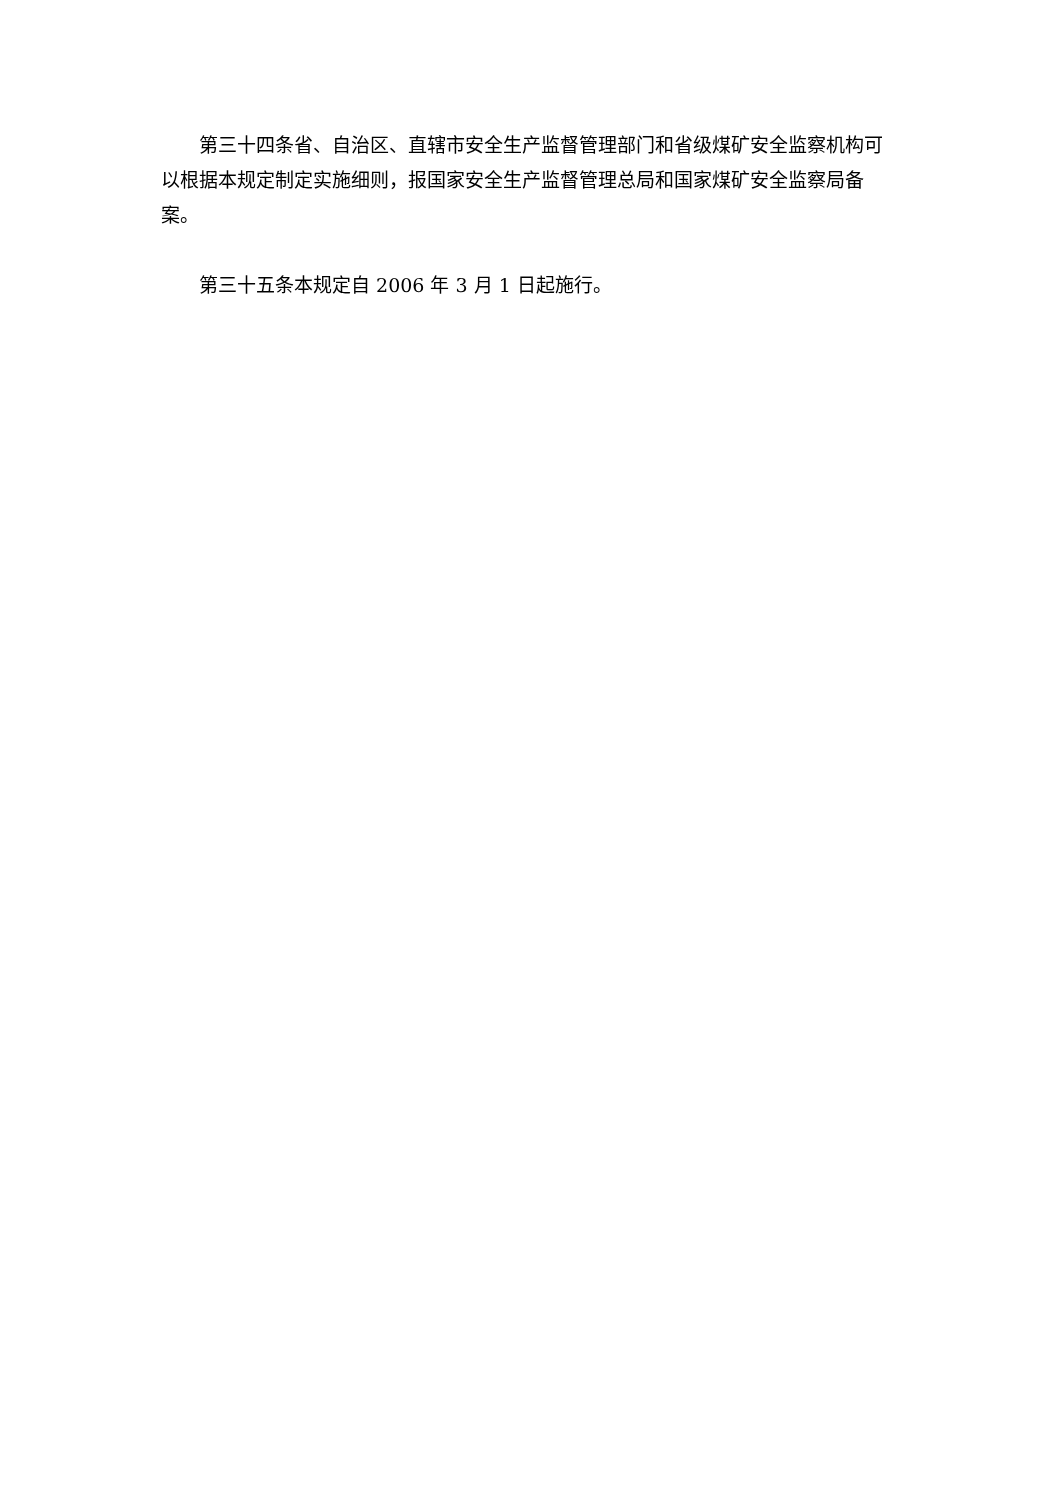第三十四条省、自治区、直辖市安全生产监督管理部门和省级煤矿安全监察机构可以根据本规定制定实施细则，报国家安全生产监督管理总局和国家煤矿安全监察局备案。
第三十五条本规定自 2006 年 3 月 1 日起施行。